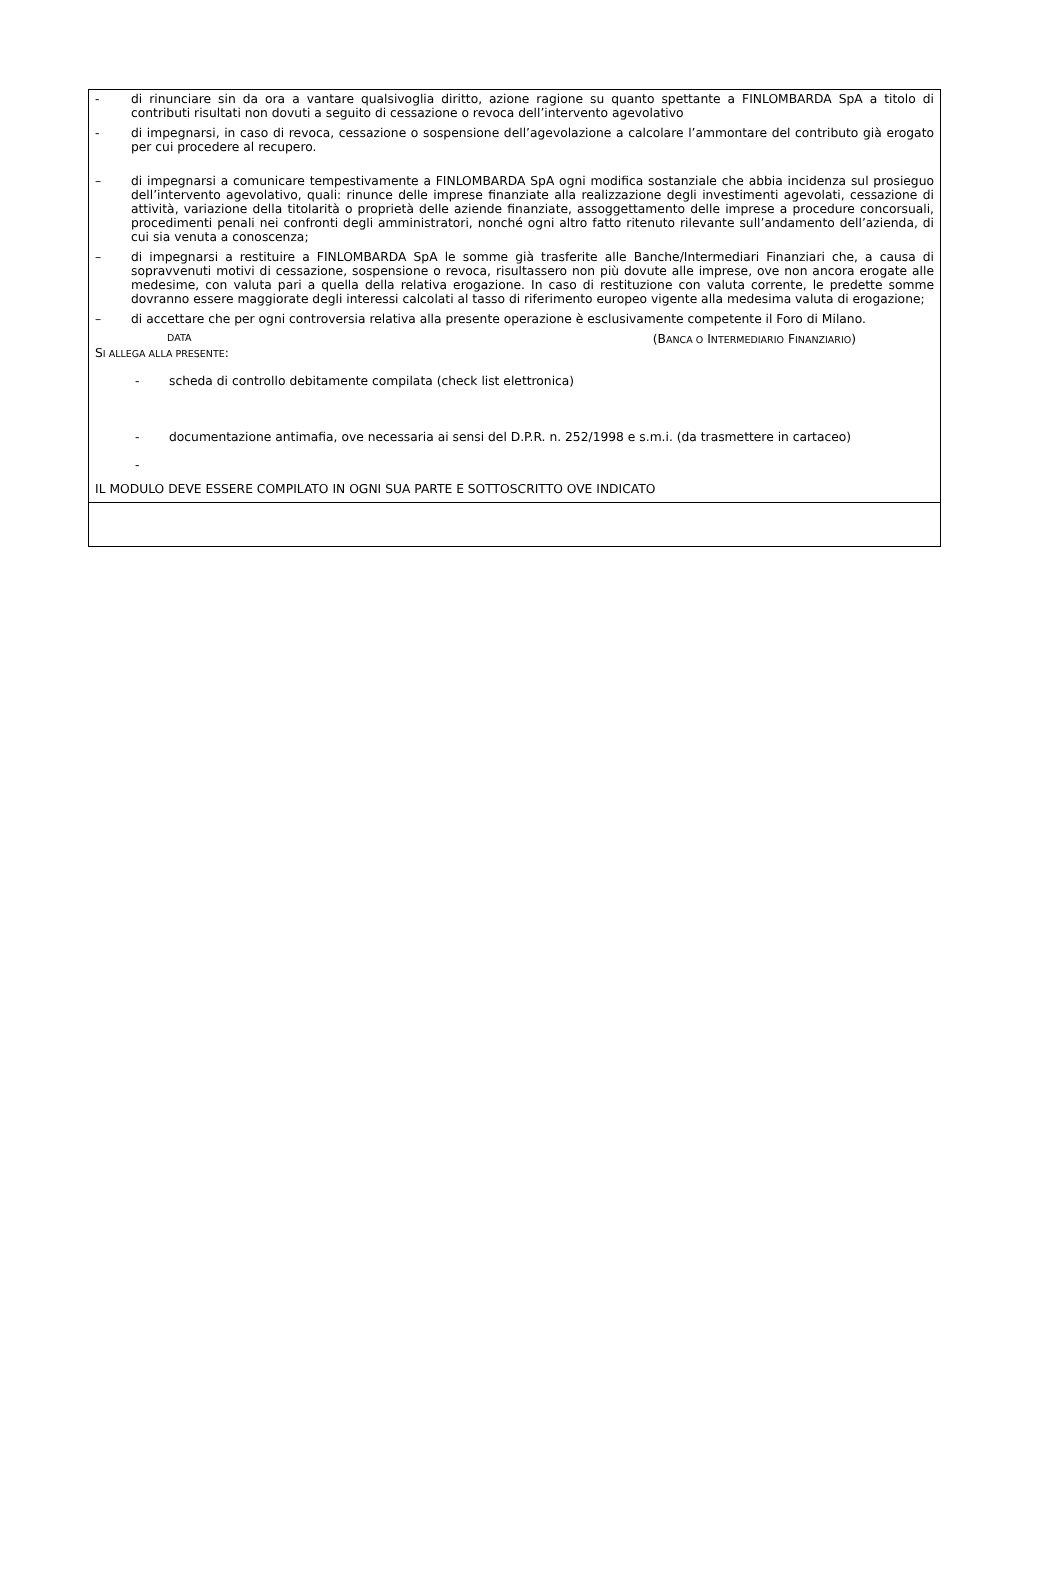- di rinunciare sin da ora a vantare qualsivoglia diritto, azione ragione su quanto spettante a FINLOMBARDA SpA a titolo di contributi risultati non dovuti a seguito di cessazione o revoca dell’intervento agevolativo
- di impegnarsi, in caso di revoca, cessazione o sospensione dell’agevolazione a calcolare l’ammontare del contributo già erogato per cui procedere al recupero.
– di impegnarsi a comunicare tempestivamente a FINLOMBARDA SpA ogni modifica sostanziale che abbia incidenza sul prosieguo dell’intervento agevolativo, quali: rinunce delle imprese finanziate alla realizzazione degli investimenti agevolati, cessazione di attività, variazione della titolarità o proprietà delle aziende finanziate, assoggettamento delle imprese a procedure concorsuali, procedimenti penali nei confronti degli amministratori, nonché ogni altro fatto ritenuto rilevante sull’andamento dell’azienda, di cui sia venuta a conoscenza;
– di impegnarsi a restituire a FINLOMBARDA SpA le somme già trasferite alle Banche/Intermediari Finanziari che, a causa di sopravvenuti motivi di cessazione, sospensione o revoca, risultassero non più dovute alle imprese, ove non ancora erogate alle medesime, con valuta pari a quella della relativa erogazione. In caso di restituzione con valuta corrente, le predette somme dovranno essere maggiorate degli interessi calcolati al tasso di riferimento europeo vigente alla medesima valuta di erogazione;
– di accettare che per ogni controversia relativa alla presente operazione è esclusivamente competente il Foro di Milano.
DATA (BANCA O INTERMEDIARIO FINANZIARIO)
SI ALLEGA ALLA PRESENTE:
- scheda di controllo debitamente compilata (check list elettronica)
- documentazione antimafia, ove necessaria ai sensi del D.P.R. n. 252/1998 e s.m.i. (da trasmettere in cartaceo)
-
IL MODULO DEVE ESSERE COMPILATO IN OGNI SUA PARTE E SOTTOSCRITTO OVE INDICATO